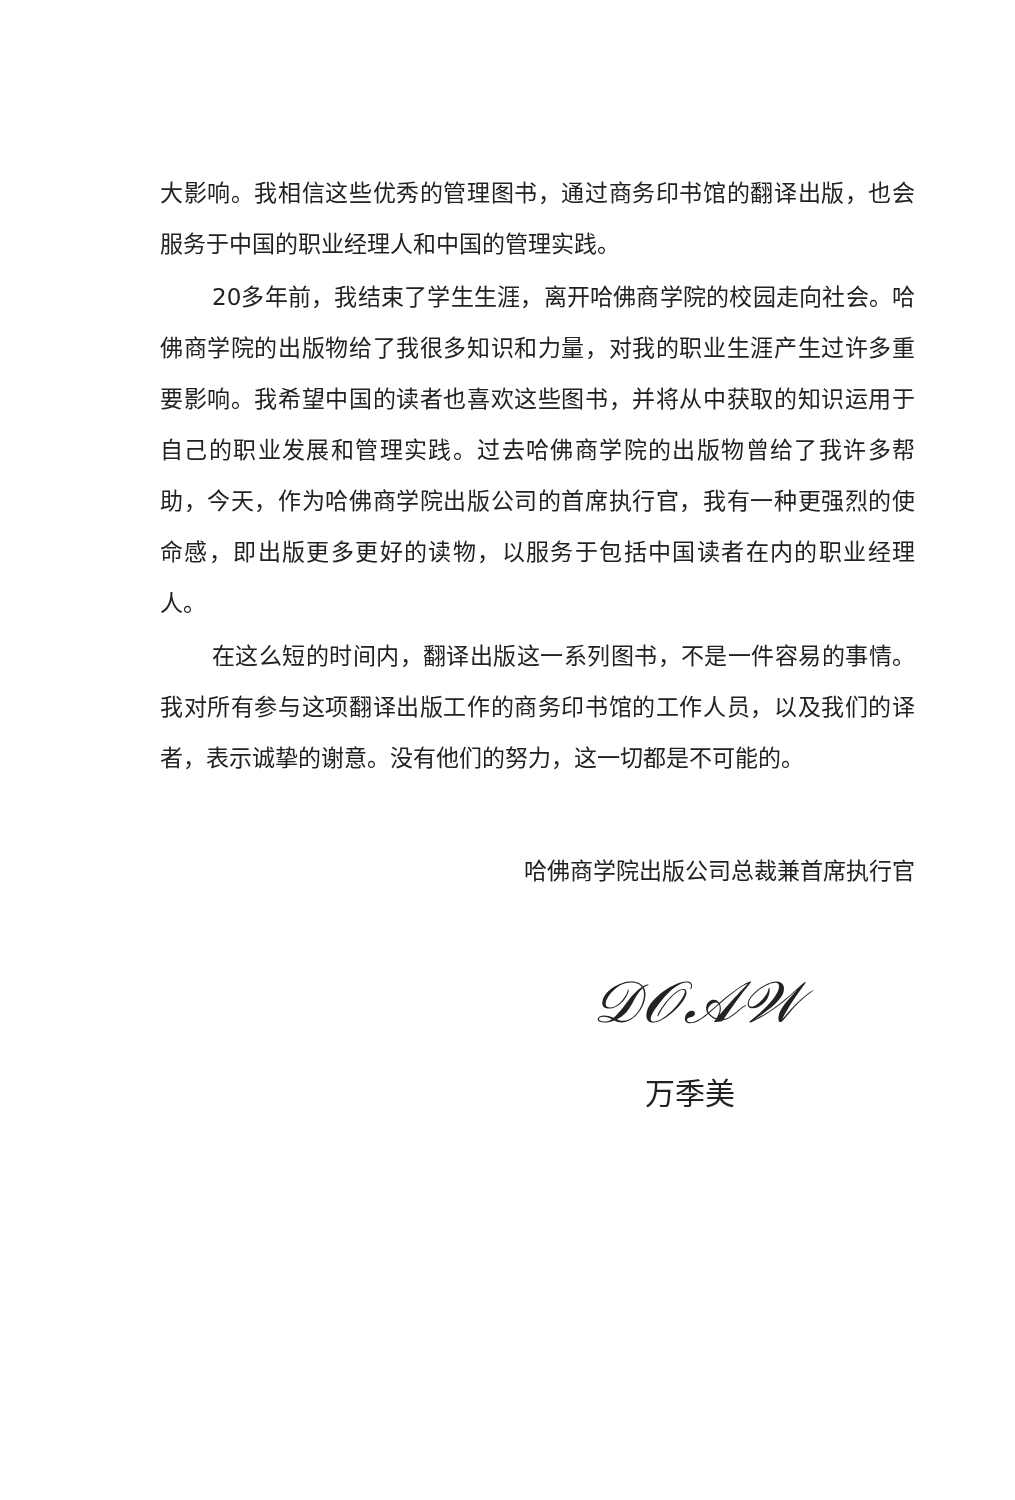大影响。我相信这些优秀的管理图书，通过商务印书馆的翻译出版，也会服务于中国的职业经理人和中国的管理实践。
20多年前，我结束了学生生涯，离开哈佛商学院的校园走向社会。哈佛商学院的出版物给了我很多知识和力量，对我的职业生涯产生过许多重要影响。我希望中国的读者也喜欢这些图书，并将从中获取的知识运用于自己的职业发展和管理实践。过去哈佛商学院的出版物曾给了我许多帮助，今天，作为哈佛商学院出版公司的首席执行官，我有一种更强烈的使命感，即出版更多更好的读物，以服务于包括中国读者在内的职业经理人。
在这么短的时间内，翻译出版这一系列图书，不是一件容易的事情。我对所有参与这项翻译出版工作的商务印书馆的工作人员，以及我们的译者，表示诚挚的谢意。没有他们的努力，这一切都是不可能的。
哈佛商学院出版公司总裁兼首席执行官
𝒟𝒪𝒜𝒲
万季美